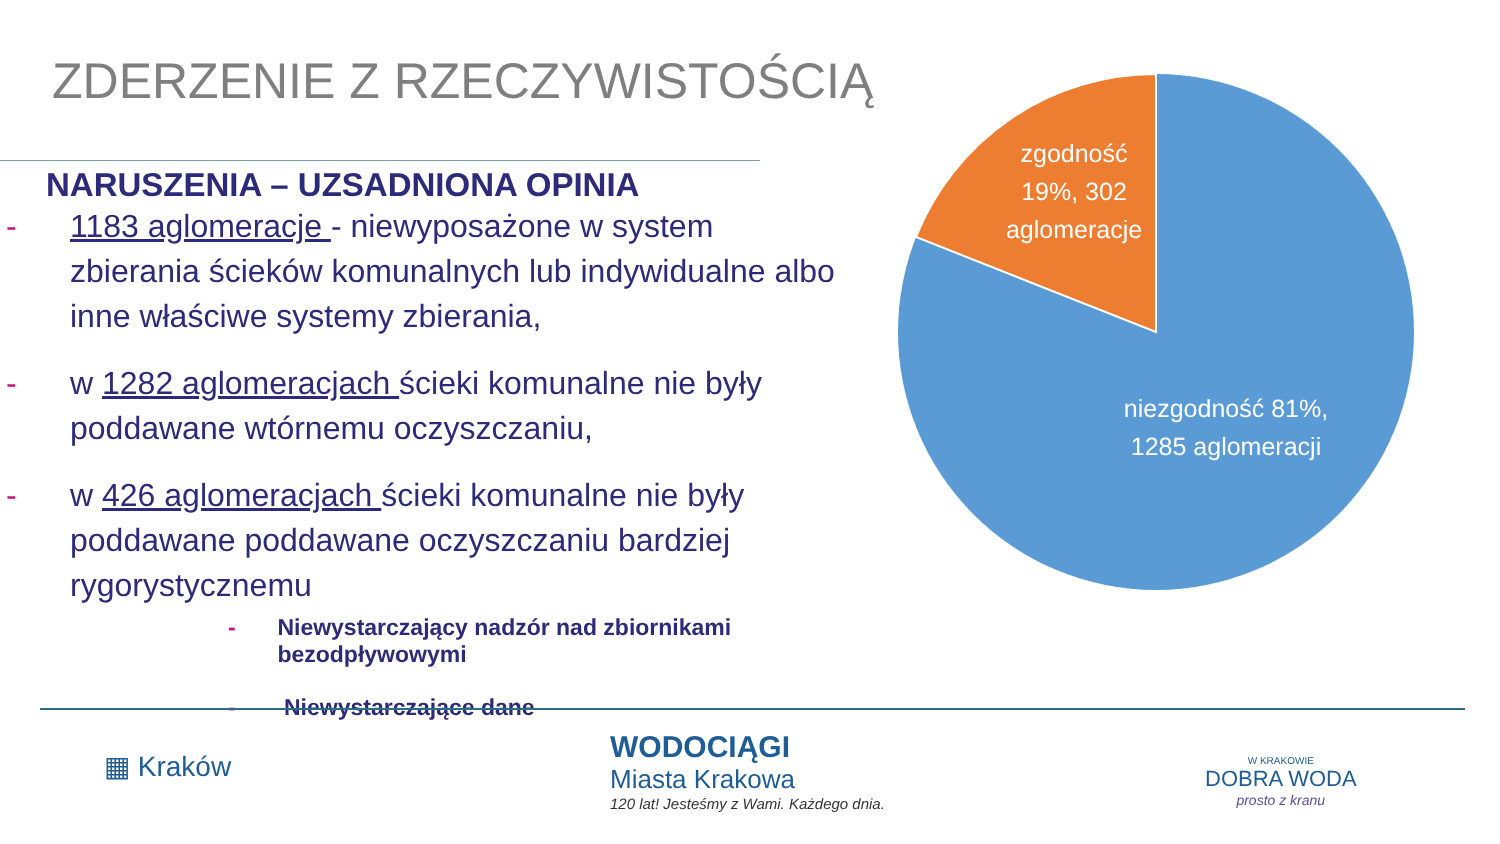ZDERZENIE Z RZECZYWISTOŚCIĄ
NARUSZENIA – UZSADNIONA OPINIA
- 1183 aglomeracje - niewyposażone w system zbierania ścieków komunalnych lub indywidualne albo inne właściwe systemy zbierania,
- w 1282 aglomeracjach ścieki komunalne nie były poddawane wtórnemu oczyszczaniu,
- w 426 aglomeracjach ścieki komunalne nie były poddawane poddawane oczyszczaniu bardziej rygorystycznemu
- Niewystarczający nadzór nad zbiornikami bezodpływowymi
- Niewystarczające dane
zgodność 19%, 302 aglomeracje niezgodność 81%, 1285 aglomeracji
▦ Kraków
WODOCIĄGI
Miasta Krakowa
120 lat! Jesteśmy z Wami. Każdego dnia.
W KRAKOWIE
DOBRA WODA
prosto z kranu